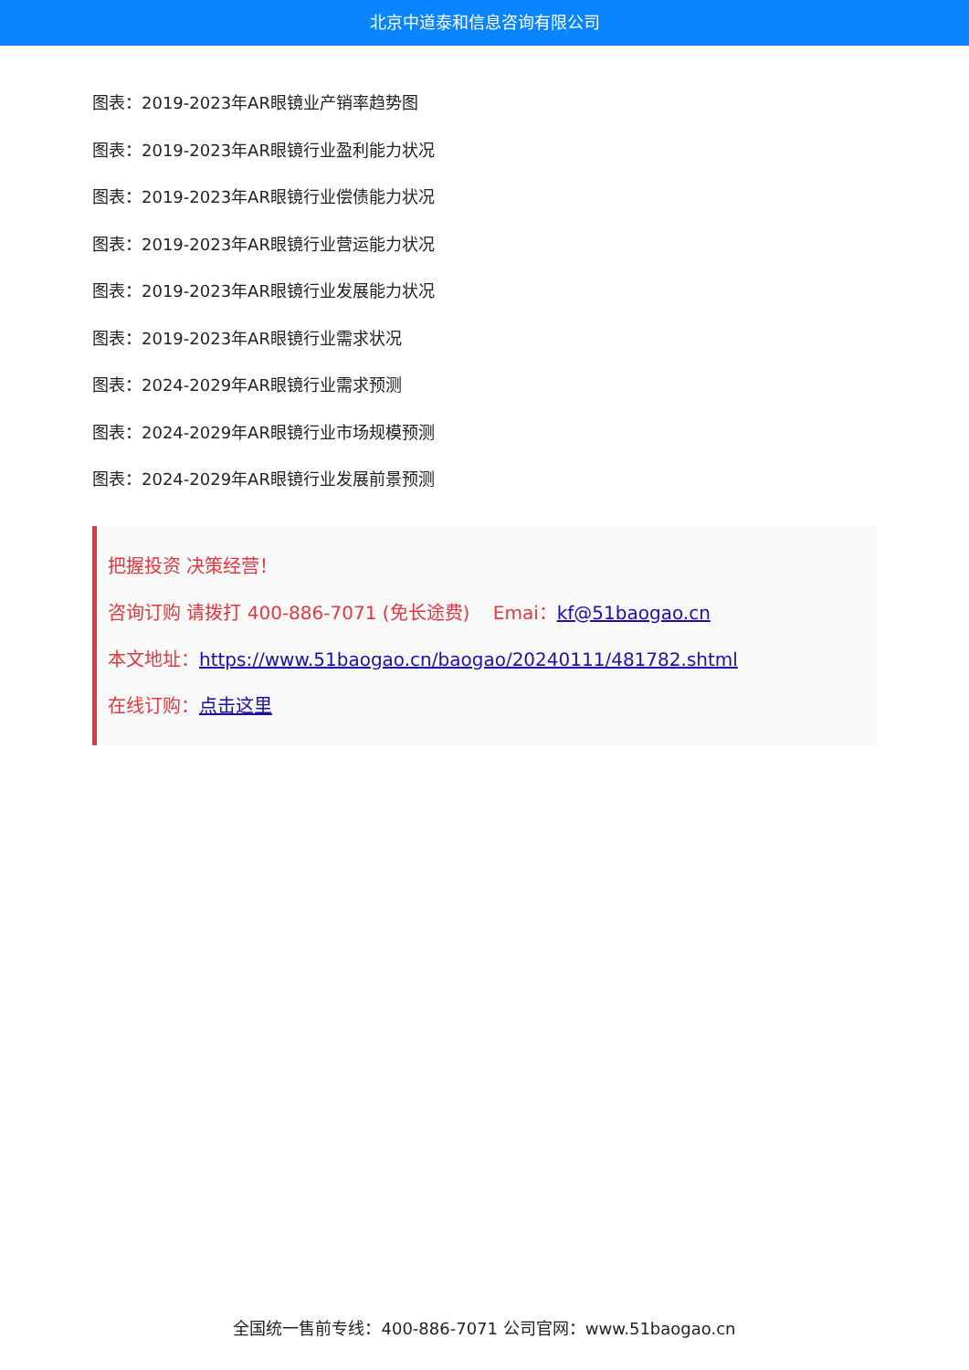北京中道泰和信息咨询有限公司
图表：2019-2023年AR眼镜业产销率趋势图
图表：2019-2023年AR眼镜行业盈利能力状况
图表：2019-2023年AR眼镜行业偿债能力状况
图表：2019-2023年AR眼镜行业营运能力状况
图表：2019-2023年AR眼镜行业发展能力状况
图表：2019-2023年AR眼镜行业需求状况
图表：2024-2029年AR眼镜行业需求预测
图表：2024-2029年AR眼镜行业市场规模预测
图表：2024-2029年AR眼镜行业发展前景预测
把握投资 决策经营！
咨询订购 请拨打 400-886-7071 (免长途费) Emai：kf@51baogao.cn
本文地址：https://www.51baogao.cn/baogao/20240111/481782.shtml
在线订购：点击这里
全国统一售前专线：400-886-7071 公司官网：www.51baogao.cn